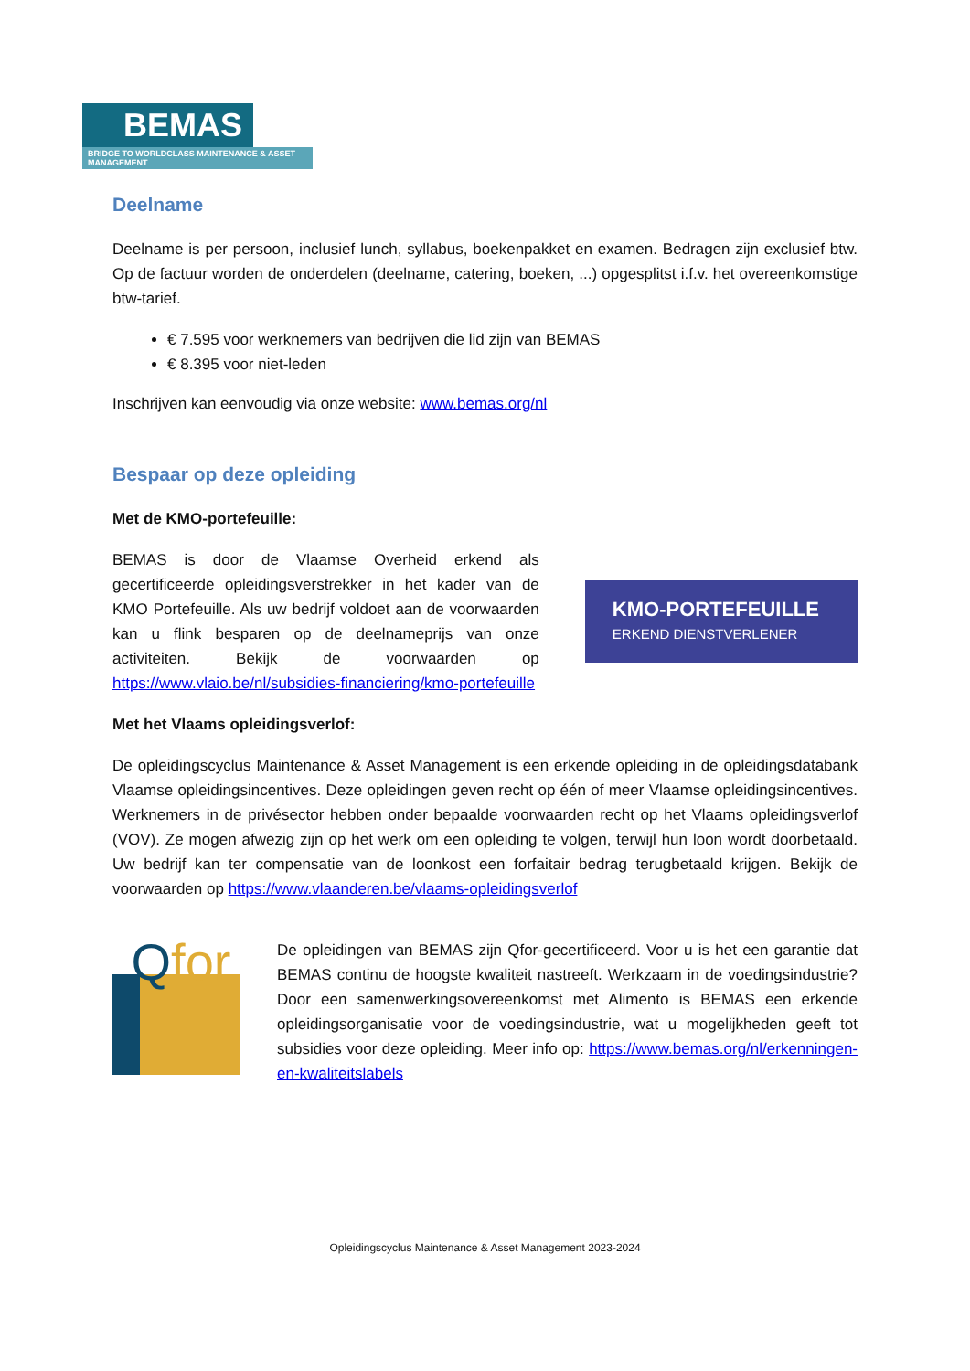BEMAS
BRIDGE TO WORLDCLASS MAINTENANCE & ASSET MANAGEMENT
Deelname
Deelname is per persoon, inclusief lunch, syllabus, boekenpakket en examen. Bedragen zijn exclusief btw. Op de factuur worden de onderdelen (deelname, catering, boeken, ...) opgesplitst i.f.v. het overeenkomstige btw-tarief.
€ 7.595 voor werknemers van bedrijven die lid zijn van BEMAS
€ 8.395 voor niet-leden
Inschrijven kan eenvoudig via onze website: www.bemas.org/nl
Bespaar op deze opleiding
Met de KMO-portefeuille:
BEMAS is door de Vlaamse Overheid erkend als gecertificeerde opleidingsverstrekker in het kader van de KMO Portefeuille. Als uw bedrijf voldoet aan de voorwaarden kan u flink besparen op de deelnameprijs van onze activiteiten. Bekijk de voorwaarden op https://www.vlaio.be/nl/subsidies-financiering/kmo-portefeuille
KMO-PORTEFEUILLE
ERKEND DIENSTVERLENER
Met het Vlaams opleidingsverlof:
De opleidingscyclus Maintenance & Asset Management is een erkende opleiding in de opleidingsdatabank Vlaamse opleidingsincentives. Deze opleidingen geven recht op één of meer Vlaamse opleidingsincentives. Werknemers in de privésector hebben onder bepaalde voorwaarden recht op het Vlaams opleidingsverlof (VOV). Ze mogen afwezig zijn op het werk om een opleiding te volgen, terwijl hun loon wordt doorbetaald. Uw bedrijf kan ter compensatie van de loonkost een forfaitair bedrag terugbetaald krijgen. Bekijk de voorwaarden op https://www.vlaanderen.be/vlaams-opleidingsverlof
Qfor
De opleidingen van BEMAS zijn Qfor-gecertificeerd. Voor u is het een garantie dat BEMAS continu de hoogste kwaliteit nastreeft. Werkzaam in de voedingsindustrie? Door een samenwerkingsovereenkomst met Alimento is BEMAS een erkende opleidingsorganisatie voor de voedingsindustrie, wat u mogelijkheden geeft tot subsidies voor deze opleiding. Meer info op: https://www.bemas.org/nl/erkenningen-en-kwaliteitslabels
Opleidingscyclus Maintenance & Asset Management 2023-2024